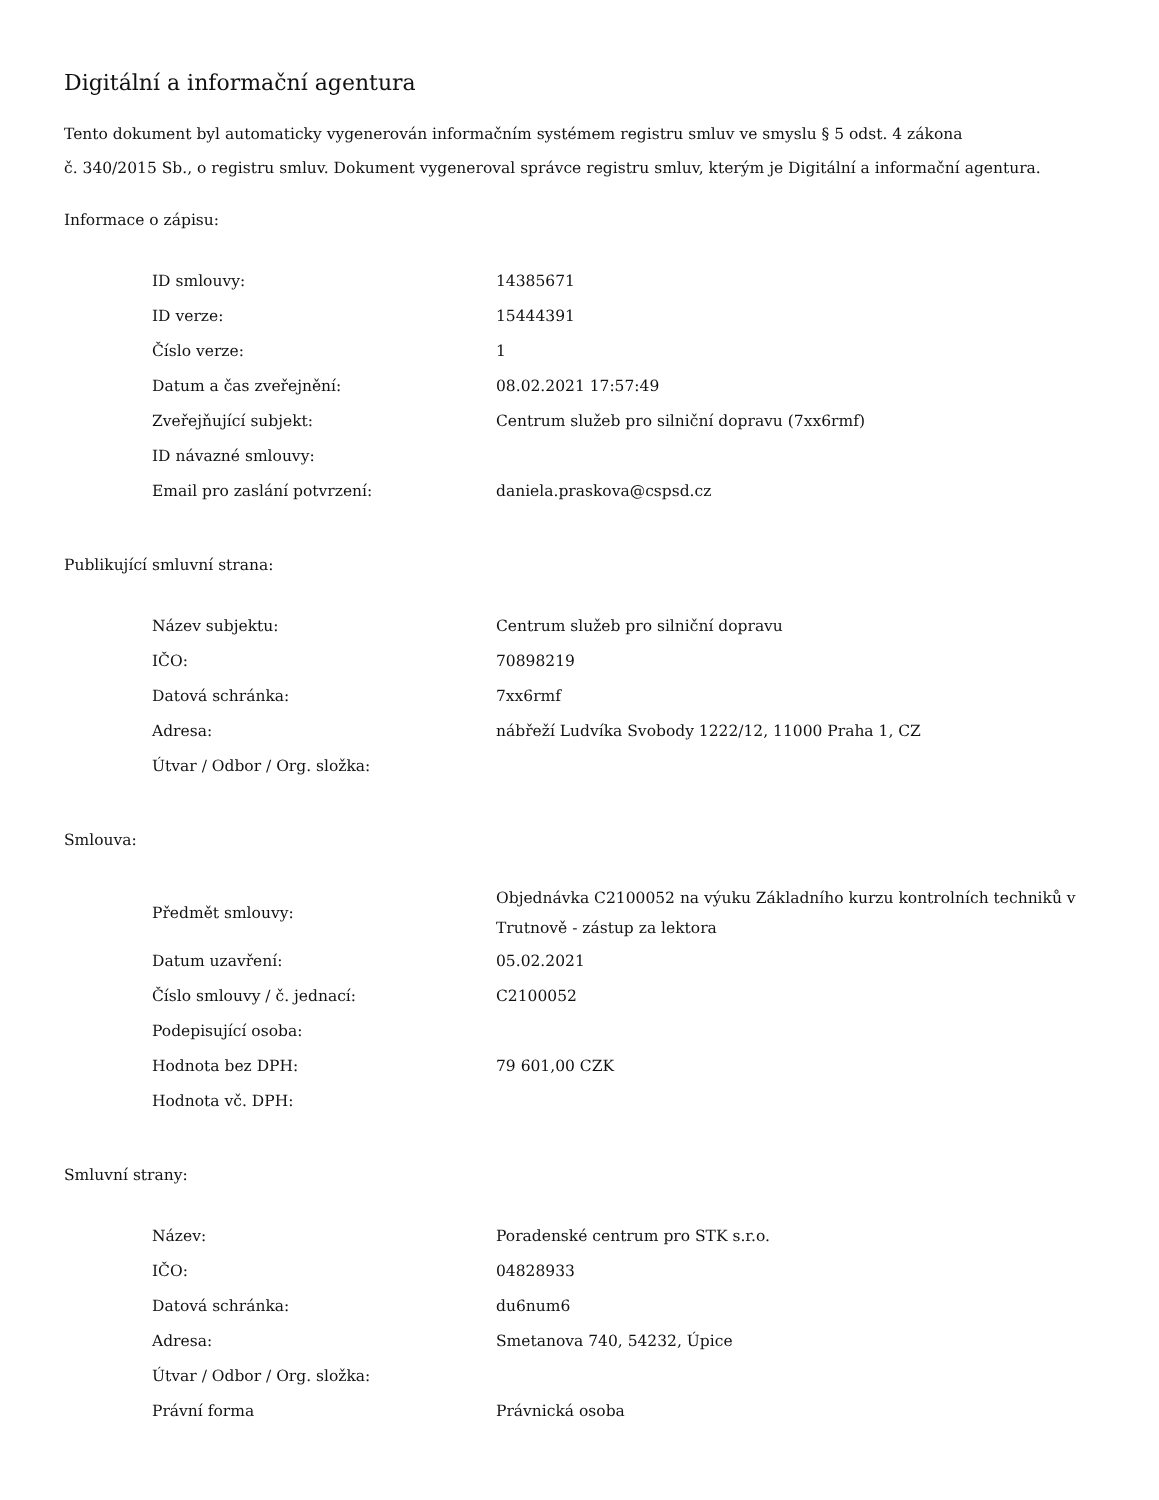Digitální a informační agentura
Tento dokument byl automaticky vygenerován informačním systémem registru smluv ve smyslu § 5 odst. 4 zákona
č. 340/2015 Sb., o registru smluv. Dokument vygeneroval správce registru smluv, kterým je Digitální a informační agentura.
Informace o zápisu:
| ID smlouvy: | 14385671 |
| ID verze: | 15444391 |
| Číslo verze: | 1 |
| Datum a čas zveřejnění: | 08.02.2021 17:57:49 |
| Zveřejňující subjekt: | Centrum služeb pro silniční dopravu (7xx6rmf) |
| ID návazné smlouvy: | |
| Email pro zaslání potvrzení: | daniela.praskova@cspsd.cz |
Publikující smluvní strana:
| Název subjektu: | Centrum služeb pro silniční dopravu |
| IČO: | 70898219 |
| Datová schránka: | 7xx6rmf |
| Adresa: | nábřeží Ludvíka Svobody 1222/12, 11000 Praha 1, CZ |
| Útvar / Odbor / Org. složka: | |
Smlouva:
| Předmět smlouvy: | Objednávka C2100052 na výuku Základního kurzu kontrolních techniků v Trutnově - zástup za lektora |
| Datum uzavření: | 05.02.2021 |
| Číslo smlouvy / č. jednací: | C2100052 |
| Podepisující osoba: | |
| Hodnota bez DPH: | 79 601,00 CZK |
| Hodnota vč. DPH: | |
Smluvní strany:
| Název: | Poradenské centrum pro STK s.r.o. |
| IČO: | 04828933 |
| Datová schránka: | du6num6 |
| Adresa: | Smetanova 740, 54232, Úpice |
| Útvar / Odbor / Org. složka: | |
| Právní forma | Právnická osoba |